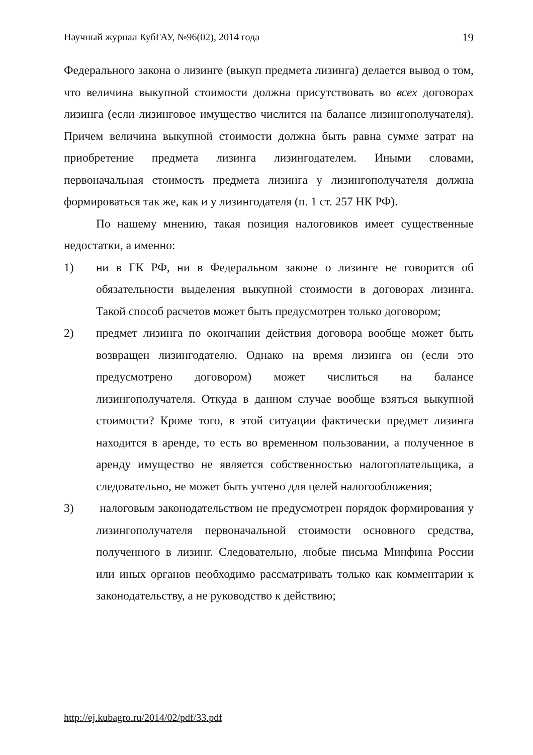Научный журнал КубГАУ, №96(02), 2014 года 19
Федерального закона о лизинге (выкуп предмета лизинга) делается вывод о том, что величина выкупной стоимости должна присутствовать во всех договорах лизинга (если лизинговое имущество числится на балансе лизингополучателя). Причем величина выкупной стоимости должна быть равна сумме затрат на приобретение предмета лизинга лизингодателем. Иными словами, первоначальная стоимость предмета лизинга у лизингополучателя должна формироваться так же, как и у лизингодателя (п. 1 ст. 257 НК РФ).
По нашему мнению, такая позиция налоговиков имеет существенные недостатки, а именно:
1) ни в ГК РФ, ни в Федеральном законе о лизинге не говорится об обязательности выделения выкупной стоимости в договорах лизинга. Такой способ расчетов может быть предусмотрен только договором;
2) предмет лизинга по окончании действия договора вообще может быть возвращен лизингодателю. Однако на время лизинга он (если это предусмотрено договором) может числиться на балансе лизингополучателя. Откуда в данном случае вообще взяться выкупной стоимости? Кроме того, в этой ситуации фактически предмет лизинга находится в аренде, то есть во временном пользовании, а полученное в аренду имущество не является собственностью налогоплательщика, а следовательно, не может быть учтено для целей налогообложения;
3) налоговым законодательством не предусмотрен порядок формирования у лизингополучателя первоначальной стоимости основного средства, полученного в лизинг. Следовательно, любые письма Минфина России или иных органов необходимо рассматривать только как комментарии к законодательству, а не руководство к действию;
http://ej.kubagro.ru/2014/02/pdf/33.pdf